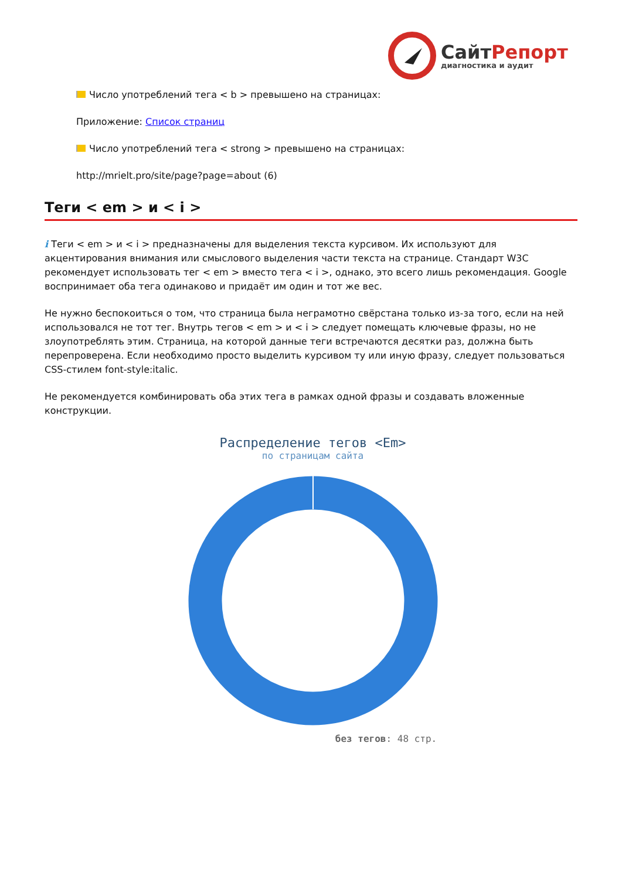СайтРепорт
диагностика и аудит
Число употреблений тега < b > превышено на страницах:
Приложение: Список страниц
Число употреблений тега < strong > превышено на страницах:
http://mrielt.pro/site/page?page=about (6)
Теги < em > и < i >
i Теги < em > и < i > предназначены для выделения текста курсивом. Их используют для акцентирования внимания или смыслового выделения части текста на странице. Стандарт W3C рекомендует использовать тег < em > вместо тега < i >, однако, это всего лишь рекомендация. Google воспринимает оба тега одинаково и придаёт им один и тот же вес.
Не нужно беспокоиться о том, что страница была неграмотно свёрстана только из-за того, если на ней использовался не тот тег. Внутрь тегов < em > и < i > следует помещать ключевые фразы, но не злоупотреблять этим. Страница, на которой данные теги встречаются десятки раз, должна быть перепроверена. Если необходимо просто выделить курсивом ту или иную фразу, следует пользоваться CSS-стилем font-style:italic.
Не рекомендуется комбинировать оба этих тега в рамках одной фразы и создавать вложенные конструкции.
Распределение тегов <Em>
по страницам сайта
без тегов: 48 стр.